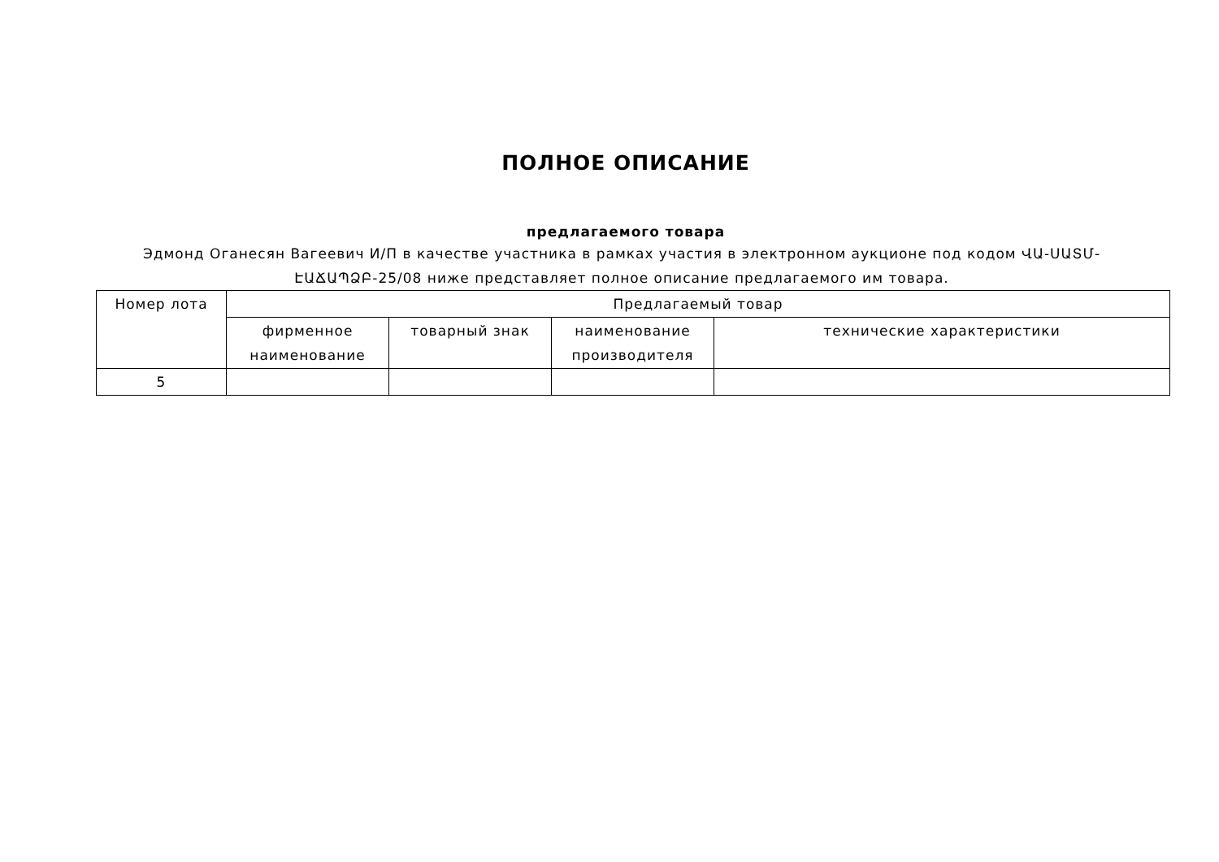ПОЛНОЕ ОПИСАНИЕ
предлагаемого товара
Эдмонд Оганесян Вагеевич И/П в качестве участника в рамках участия в электронном аукционе под кодом ՎԱ-ՍԱՏՄ-ԷԱՃԱՊՁԲ-25/08 ниже представляет полное описание предлагаемого им товара.
| Номер лота | Предлагаемый товар | | | |
| --- | --- | --- | --- | --- |
| | фирменное наименование | товарный знак | наименование производителя | технические характеристики |
| 5 | | | | |